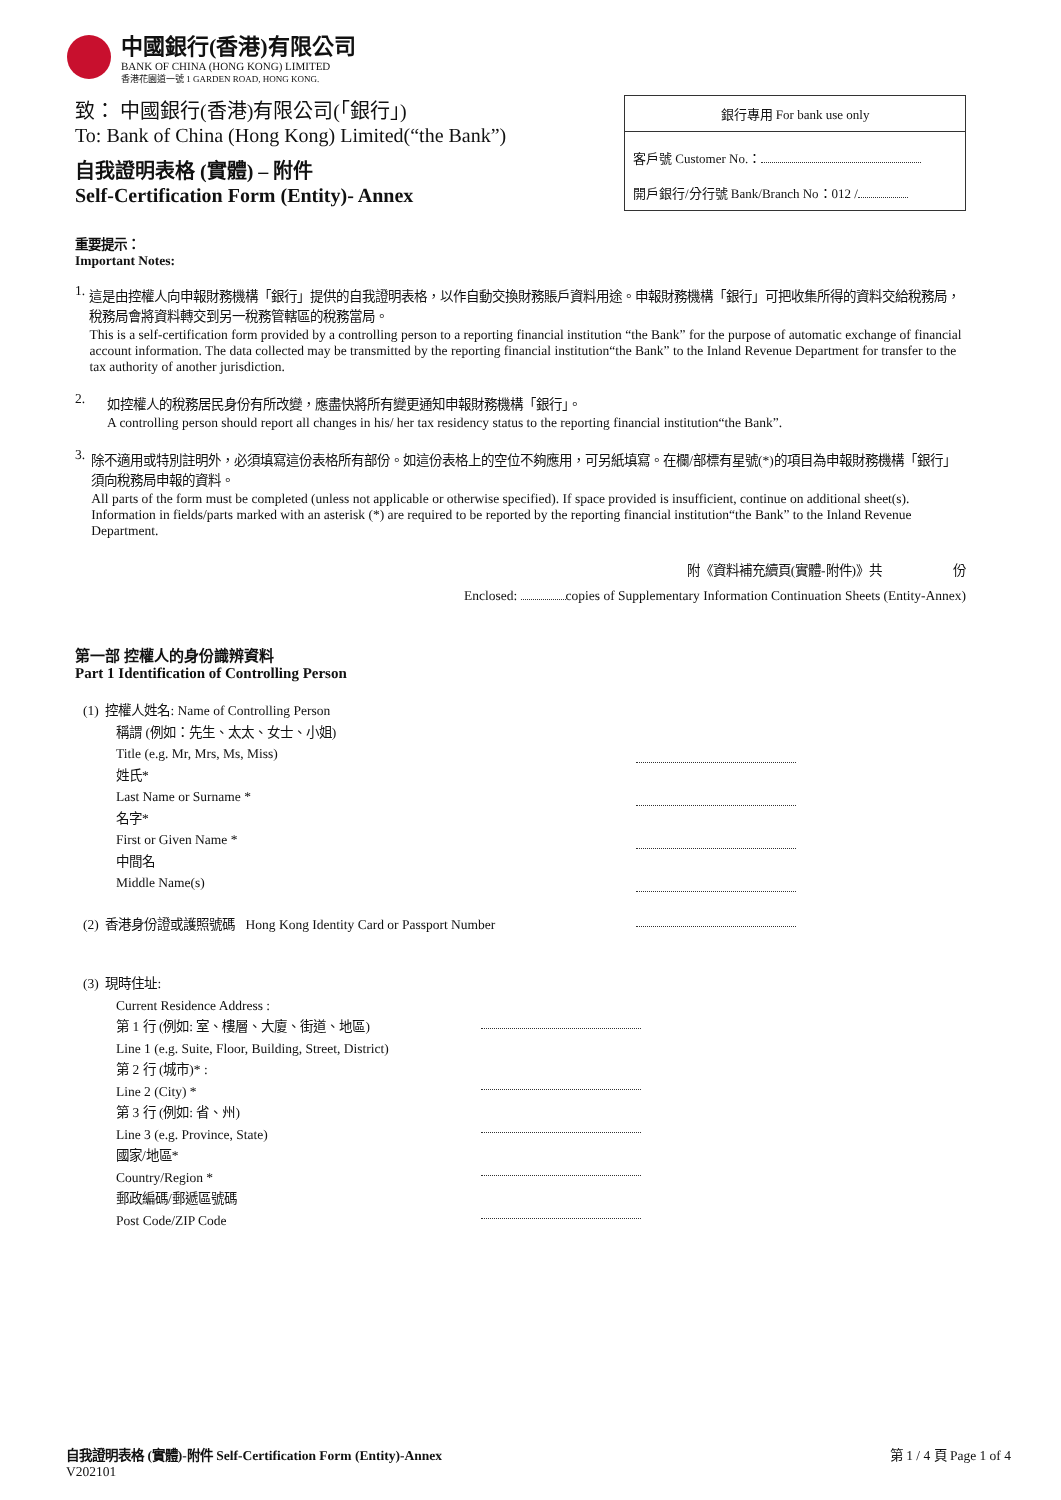中國銀行(香港)有限公司
BANK OF CHINA (HONG KONG) LIMITED
香港花園道一號 1 GARDEN ROAD, HONG KONG.
致： 中國銀行(香港)有限公司(「銀行」)
To: Bank of China (Hong Kong) Limited(“the Bank”)
自我證明表格 (實體) – 附件
Self-Certification Form (Entity)- Annex
銀行專用 For bank use only
客戶號 Customer No.：
開戶銀行/分行號 Bank/Branch No：012 /
重要提示：
Important Notes:
1. 這是由控權人向申報財務機構「銀行」提供的自我證明表格，以作自動交換財務賬戶資料用途。申報財務機構「銀行」可把收集所得的資料交給稅務局，稅務局會將資料轉交到另一稅務管轄區的稅務當局。
This is a self-certification form provided by a controlling person to a reporting financial institution “the Bank” for the purpose of automatic exchange of financial account information. The data collected may be transmitted by the reporting financial institution“the Bank” to the Inland Revenue Department for transfer to the tax authority of another jurisdiction.
2. 如控權人的稅務居民身份有所改變，應盡快將所有變更通知申報財務機構「銀行」。
A controlling person should report all changes in his/ her tax residency status to the reporting financial institution“the Bank”.
3. 除不適用或特別註明外，必須填寫這份表格所有部份。如這份表格上的空位不夠應用，可另紙填寫。在欄/部標有星號(*)的項目為申報財務機構「銀行」須向稅務局申報的資料。
All parts of the form must be completed (unless not applicable or otherwise specified). If space provided is insufficient, continue on additional sheet(s). Information in fields/parts marked with an asterisk (*) are required to be reported by the reporting financial institution“the Bank” to the Inland Revenue Department.
附《資料補充續頁(實體-附件)》共 份
Enclosed: copies of Supplementary Information Continuation Sheets (Entity-Annex)
第一部 控權人的身份識辨資料
Part 1 Identification of Controlling Person
(1) 控權人姓名: Name of Controlling Person
稱謂 (例如：先生、太太、女士、小姐)
Title (e.g. Mr, Mrs, Ms, Miss)
姓氏*
Last Name or Surname *
名字*
First or Given Name *
中間名
Middle Name(s)
(2) 香港身份證或護照號碼 Hong Kong Identity Card or Passport Number
(3) 現時住址:
Current Residence Address :
第 1 行 (例如: 室、樓層、大廈、街道、地區)
Line 1 (e.g. Suite, Floor, Building, Street, District)
第 2 行 (城市)* :
Line 2 (City) *
第 3 行 (例如: 省、州)
Line 3 (e.g. Province, State)
國家/地區*
Country/Region *
郵政編碼/郵遞區號碼
Post Code/ZIP Code
自我證明表格 (實體)-附件 Self-Certification Form (Entity)-Annex
V202101
第 1 / 4 頁 Page 1 of 4